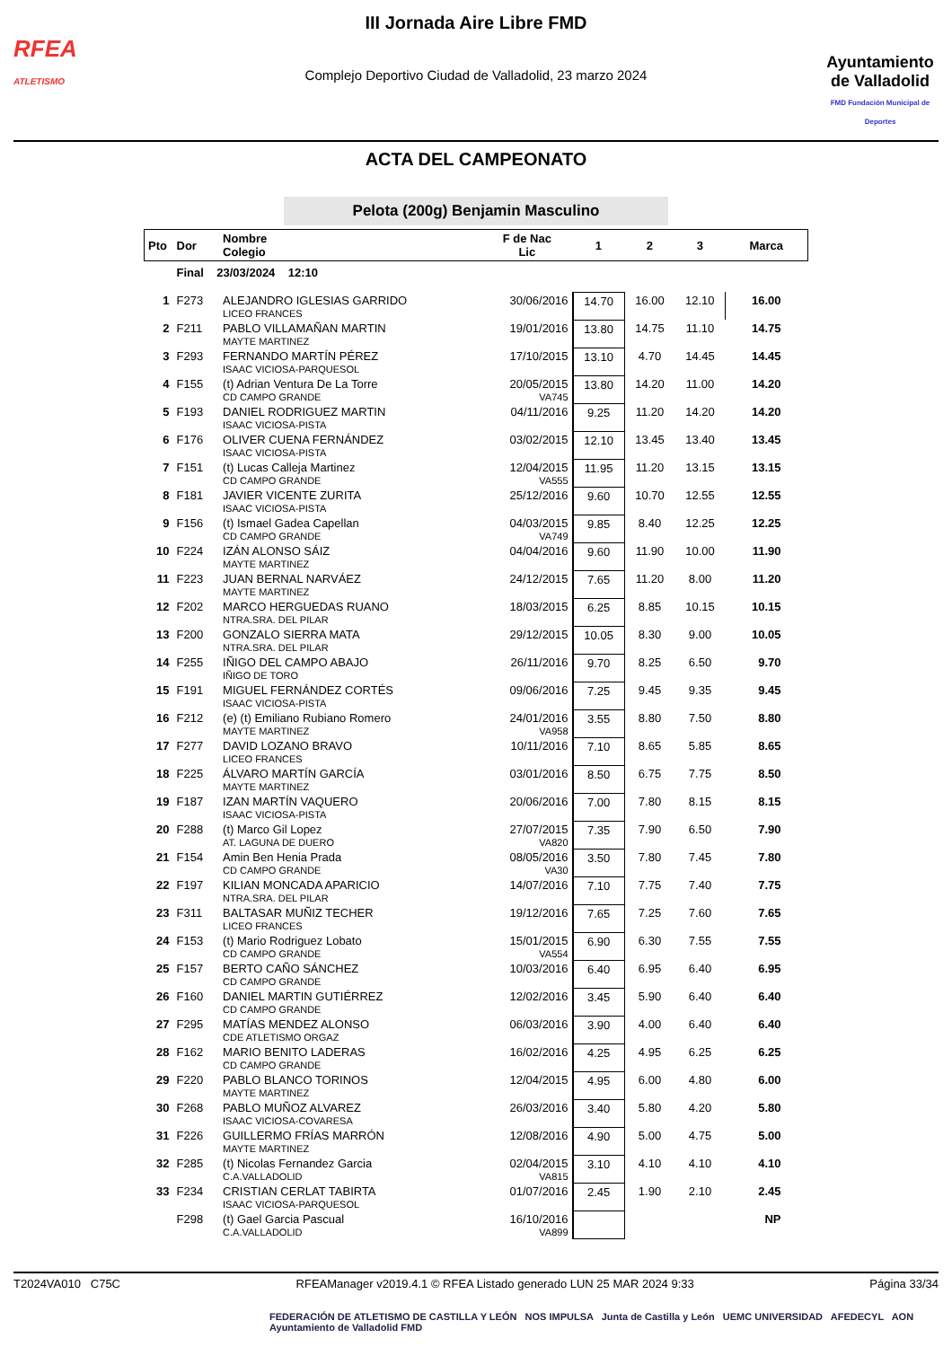RFEA
ATLETISMO
III Jornada Aire Libre FMD
Complejo Deportivo Ciudad de Valladolid, 23 marzo 2024
Ayuntamiento
de Valladolid
FMD Fundación Municipal de Deportes
ACTA DEL CAMPEONATO
Pelota (200g) Benjamin Masculino
| Pto | Dor | Nombre Colegio | F de Nac Lic | 1 | 2 | 3 | Marca |
| --- | --- | --- | --- | --- | --- | --- | --- |
| | Final 23/03/2024 12:10 | | | | | | |
| 1 | F273 | ALEJANDRO IGLESIAS GARRIDO LICEO FRANCES | 30/06/2016 | 14.70 | 16.00 | 12.10 | 16.00 |
| 2 | F211 | PABLO VILLAMAÑAN MARTIN MAYTE MARTINEZ | 19/01/2016 | 13.80 | 14.75 | 11.10 | 14.75 |
| 3 | F293 | FERNANDO MARTÍN PÉREZ ISAAC VICIOSA-PARQUESOL | 17/10/2015 | 13.10 | 4.70 | 14.45 | 14.45 |
| 4 | F155 | (t) Adrian Ventura De La Torre CD CAMPO GRANDE | 20/05/2015 VA745 | 13.80 | 14.20 | 11.00 | 14.20 |
| 5 | F193 | DANIEL RODRIGUEZ MARTIN ISAAC VICIOSA-PISTA | 04/11/2016 | 9.25 | 11.20 | 14.20 | 14.20 |
| 6 | F176 | OLIVER CUENA FERNÁNDEZ ISAAC VICIOSA-PISTA | 03/02/2015 | 12.10 | 13.45 | 13.40 | 13.45 |
| 7 | F151 | (t) Lucas Calleja Martinez CD CAMPO GRANDE | 12/04/2015 VA555 | 11.95 | 11.20 | 13.15 | 13.15 |
| 8 | F181 | JAVIER VICENTE ZURITA ISAAC VICIOSA-PISTA | 25/12/2016 | 9.60 | 10.70 | 12.55 | 12.55 |
| 9 | F156 | (t) Ismael Gadea Capellan CD CAMPO GRANDE | 04/03/2015 VA749 | 9.85 | 8.40 | 12.25 | 12.25 |
| 10 | F224 | IZÁN ALONSO SÁIZ MAYTE MARTINEZ | 04/04/2016 | 9.60 | 11.90 | 10.00 | 11.90 |
| 11 | F223 | JUAN BERNAL NARVÁEZ MAYTE MARTINEZ | 24/12/2015 | 7.65 | 11.20 | 8.00 | 11.20 |
| 12 | F202 | MARCO HERGUEDAS RUANO NTRA.SRA. DEL PILAR | 18/03/2015 | 6.25 | 8.85 | 10.15 | 10.15 |
| 13 | F200 | GONZALO SIERRA MATA NTRA.SRA. DEL PILAR | 29/12/2015 | 10.05 | 8.30 | 9.00 | 10.05 |
| 14 | F255 | IÑIGO DEL CAMPO ABAJO IÑIGO DE TORO | 26/11/2016 | 9.70 | 8.25 | 6.50 | 9.70 |
| 15 | F191 | MIGUEL FERNÁNDEZ CORTÉS ISAAC VICIOSA-PISTA | 09/06/2016 | 7.25 | 9.45 | 9.35 | 9.45 |
| 16 | F212 | (e) (t) Emiliano Rubiano Romero MAYTE MARTINEZ | 24/01/2016 VA958 | 3.55 | 8.80 | 7.50 | 8.80 |
| 17 | F277 | DAVID LOZANO BRAVO LICEO FRANCES | 10/11/2016 | 7.10 | 8.65 | 5.85 | 8.65 |
| 18 | F225 | ÁLVARO MARTÍN GARCÍA MAYTE MARTINEZ | 03/01/2016 | 8.50 | 6.75 | 7.75 | 8.50 |
| 19 | F187 | IZAN MARTÍN VAQUERO ISAAC VICIOSA-PISTA | 20/06/2016 | 7.00 | 7.80 | 8.15 | 8.15 |
| 20 | F288 | (t) Marco Gil Lopez AT. LAGUNA DE DUERO | 27/07/2015 VA820 | 7.35 | 7.90 | 6.50 | 7.90 |
| 21 | F154 | Amin Ben Henia Prada CD CAMPO GRANDE | 08/05/2016 VA30 | 3.50 | 7.80 | 7.45 | 7.80 |
| 22 | F197 | KILIAN MONCADA APARICIO NTRA.SRA. DEL PILAR | 14/07/2016 | 7.10 | 7.75 | 7.40 | 7.75 |
| 23 | F311 | BALTASAR MUÑIZ TECHER LICEO FRANCES | 19/12/2016 | 7.65 | 7.25 | 7.60 | 7.65 |
| 24 | F153 | (t) Mario Rodriguez Lobato CD CAMPO GRANDE | 15/01/2015 VA554 | 6.90 | 6.30 | 7.55 | 7.55 |
| 25 | F157 | BERTO CAÑO SÁNCHEZ CD CAMPO GRANDE | 10/03/2016 | 6.40 | 6.95 | 6.40 | 6.95 |
| 26 | F160 | DANIEL MARTIN GUTIÉRREZ CD CAMPO GRANDE | 12/02/2016 | 3.45 | 5.90 | 6.40 | 6.40 |
| 27 | F295 | MATÍAS MENDEZ ALONSO CDE ATLETISMO ORGAZ | 06/03/2016 | 3.90 | 4.00 | 6.40 | 6.40 |
| 28 | F162 | MARIO BENITO LADERAS CD CAMPO GRANDE | 16/02/2016 | 4.25 | 4.95 | 6.25 | 6.25 |
| 29 | F220 | PABLO BLANCO TORINOS MAYTE MARTINEZ | 12/04/2015 | 4.95 | 6.00 | 4.80 | 6.00 |
| 30 | F268 | PABLO MUÑOZ ALVAREZ ISAAC VICIOSA-COVARESA | 26/03/2016 | 3.40 | 5.80 | 4.20 | 5.80 |
| 31 | F226 | GUILLERMO FRÍAS MARRÓN MAYTE MARTINEZ | 12/08/2016 | 4.90 | 5.00 | 4.75 | 5.00 |
| 32 | F285 | (t) Nicolas Fernandez Garcia C.A.VALLADOLID | 02/04/2015 VA815 | 3.10 | 4.10 | 4.10 | 4.10 |
| 33 | F234 | CRISTIAN CERLAT TABIRTA ISAAC VICIOSA-PARQUESOL | 01/07/2016 | 2.45 | 1.90 | 2.10 | 2.45 |
| | F298 | (t) Gael Garcia Pascual C.A.VALLADOLID | 16/10/2016 VA899 | | | | NP |
T2024VA010 C75C RFEAManager v2019.4.1 © RFEA Listado generado LUN 25 MAR 2024 9:33 Página 33/34
FEDERACIÓN DE ATLETISMO DE CASTILLA Y LEÓN NOS IMPULSA Junta de Castilla y León UEMC UNIVERSIDAD AFEDECYL AON Ayuntamiento de Valladolid FMD